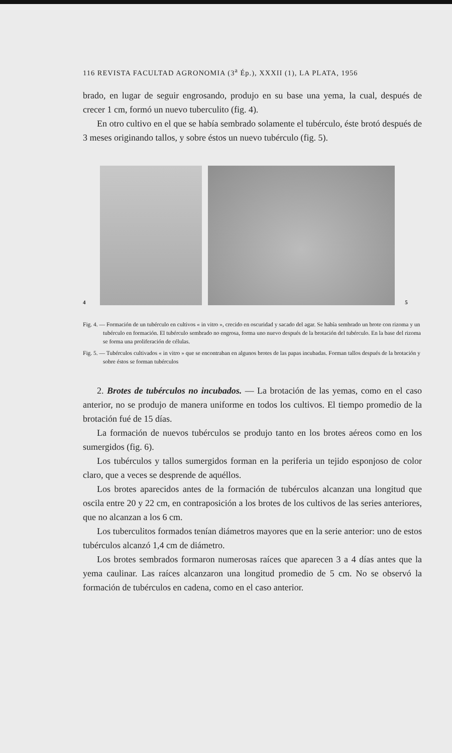116 REVISTA FACULTAD AGRONOMIA (3<sup>a</sup> Ép.), XXXII (1), LA PLATA, 1956
brado, en lugar de seguir engrosando, produjo en su base una yema, la cual, después de crecer 1 cm, formó un nuevo tuberculito (fig. 4).
En otro cultivo en el que se había sembrado solamente el tubérculo, éste brotó después de 3 meses originando tallos, y sobre éstos un nuevo tubérculo (fig. 5).
4
5
Fig. 4. — Formación de un tubérculo en cultivos « in vitro », crecido en oscuridad y sacado del agar. Se había sembrado un brote con rizoma y un tubérculo en formación. El tubérculo sembrado no engrosa, forma uno nuevo después de la brotación del tubérculo. En la base del rizoma se forma una proliferación de células.
Fig. 5. — Tubérculos cultivados « in vitro » que se encontraban en algunos brotes de las papas incubadas. Forman tallos después de la brotación y sobre éstos se forman tubérculos
2. Brotes de tubérculos no incubados. — La brotación de las yemas, como en el caso anterior, no se produjo de manera uniforme en todos los cultivos. El tiempo promedio de la brotación fué de 15 días.
La formación de nuevos tubérculos se produjo tanto en los brotes aéreos como en los sumergidos (fig. 6).
Los tubérculos y tallos sumergidos forman en la periferia un tejido esponjoso de color claro, que a veces se desprende de aquéllos.
Los brotes aparecidos antes de la formación de tubérculos alcanzan una longitud que oscila entre 20 y 22 cm, en contraposición a los brotes de los cultivos de las series anteriores, que no alcanzan a los 6 cm.
Los tuberculitos formados tenían diámetros mayores que en la serie anterior: uno de estos tubérculos alcanzó 1,4 cm de diámetro.
Los brotes sembrados formaron numerosas raíces que aparecen 3 a 4 días antes que la yema caulinar. Las raíces alcanzaron una longitud promedio de 5 cm. No se observó la formación de tubérculos en cadena, como en el caso anterior.